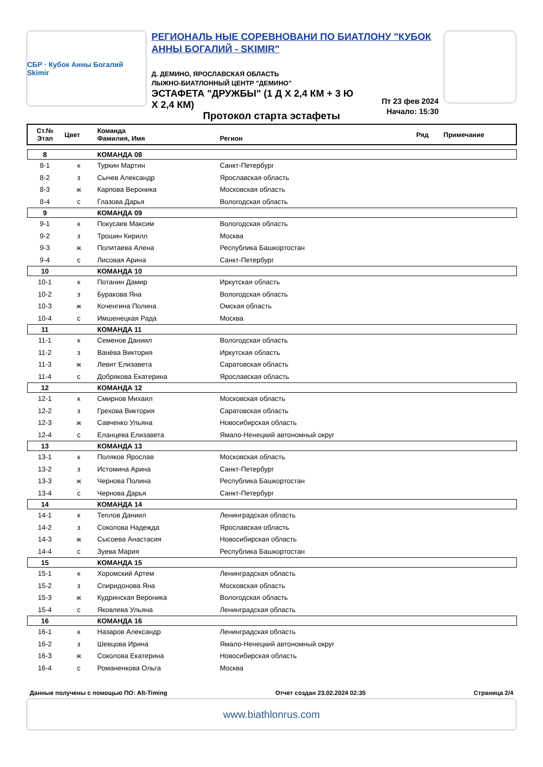СБР · Кубок Анны Богалий Skimir
РЕГИОНАЛЬ НЫЕ СОРЕВНОВАНИ ПО БИАТЛОНУ "КУБОК АННЫ БОГАЛИЙ - SKIMIR"
Д. ДЕМИНО, ЯРОСЛАВСКАЯ ОБЛАСТЬ
ЛЫЖНО-БИАТЛОННЫЙ ЦЕНТР "ДЕМИНО"
ЭСТАФЕТА "ДРУЖБЫ" (1 Д Х 2,4 КМ + 3 Ю Х 2,4 КМ)
Пт 23 фев 2024
Начало: 15:30
Протокол старта эстафеты
| Ст.№ Этап | Цвет | Команда Фамилия, Имя | Регион | Ряд | Примечание |
| --- | --- | --- | --- | --- | --- |
| 8 | | КОМАНДА 08 | | | |
| 8-1 | к | Туркин Мартин | Санкт-Петербург | | |
| 8-2 | з | Сычев Александр | Ярославская область | | |
| 8-3 | ж | Карпова Вероника | Московская область | | |
| 8-4 | с | Глазова Дарья | Вологодская область | | |
| 9 | | КОМАНДА 09 | | | |
| 9-1 | к | Покусаев Максим | Вологодская область | | |
| 9-2 | з | Трошин Кирилл | Москва | | |
| 9-3 | ж | Политаева Алена | Республика Башкортостан | | |
| 9-4 | с | Лисовая Арина | Санкт-Петербург | | |
| 10 | | КОМАНДА 10 | | | |
| 10-1 | к | Потанин Дамир | Иркутская область | | |
| 10-2 | з | Буракова Яна | Вологодская область | | |
| 10-3 | ж | Коченгина Полина | Омская область | | |
| 10-4 | с | Имшенецкая Рада | Москва | | |
| 11 | | КОМАНДА 11 | | | |
| 11-1 | к | Семенов Даниил | Вологодская область | | |
| 11-2 | з | Ванёва Виктория | Иркутская область | | |
| 11-3 | ж | Левит Елизавета | Саратовская область | | |
| 11-4 | с | Добрякова Екатерина | Ярославская область | | |
| 12 | | КОМАНДА 12 | | | |
| 12-1 | к | Смирнов Михаил | Московская область | | |
| 12-2 | з | Грехова Виктория | Саратовская область | | |
| 12-3 | ж | Савченко Ульяна | Новосибирская область | | |
| 12-4 | с | Еланцева Елизавета | Ямало-Ненецкий автономный округ | | |
| 13 | | КОМАНДА 13 | | | |
| 13-1 | к | Поляков Ярослав | Московская область | | |
| 13-2 | з | Истомина Арина | Санкт-Петербург | | |
| 13-3 | ж | Чернова Полина | Республика Башкортостан | | |
| 13-4 | с | Чернова Дарья | Санкт-Петербург | | |
| 14 | | КОМАНДА 14 | | | |
| 14-1 | к | Теплов Даниил | Ленинградская область | | |
| 14-2 | з | Соколова Надежда | Ярославская область | | |
| 14-3 | ж | Сысоева Анастасия | Новосибирская область | | |
| 14-4 | с | Зуева Мария | Республика Башкортостан | | |
| 15 | | КОМАНДА 15 | | | |
| 15-1 | к | Хоромский Артем | Ленинградская область | | |
| 15-2 | з | Спиридонова Яна | Московская область | | |
| 15-3 | ж | Кудринская Вероника | Вологодская область | | |
| 15-4 | с | Яковлева Ульяна | Ленинградская область | | |
| 16 | | КОМАНДА 16 | | | |
| 16-1 | к | Назаров Александр | Ленинградская область | | |
| 16-2 | з | Шевцова Ирина | Ямало-Ненецкий автономный округ | | |
| 16-3 | ж | Соколова Екатерина | Новосибирская область | | |
| 16-4 | с | Романенкова Ольга | Москва | | |
Данные получены с помощью ПО: Alt-Timing Отчет создан 23.02.2024 02:35 Страница 2/4
www.biathlonrus.com